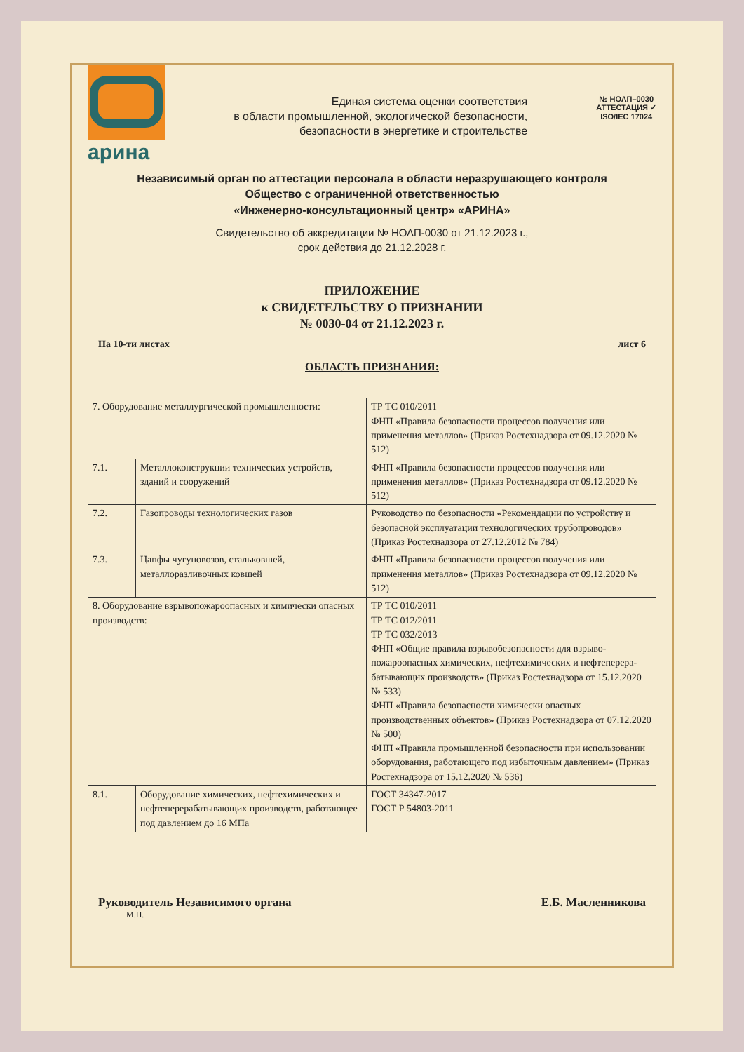арина
Единая система оценки соответствия
в области промышленной, экологической безопасности,
безопасности в энергетике и строительстве
№ НОАП–0030
АТТЕСТАЦИЯ ✓
ISO/IEC 17024
Независимый орган по аттестации персонала в области неразрушающего контроля
Общество с ограниченной ответственностью
«Инженерно-консультационный центр» «АРИНА»
Свидетельство об аккредитации № НОАП-0030 от 21.12.2023 г.,
срок действия до 21.12.2028 г.
ПРИЛОЖЕНИЕ
к СВИДЕТЕЛЬСТВУ О ПРИЗНАНИИ
№ 0030-04 от 21.12.2023 г.
На 10-ти листах лист 6
ОБЛАСТЬ ПРИЗНАНИЯ:
| 7. Оборудование металлургической промышленности: | | ТР ТС 010/2011 ФНП «Правила безопасности процессов получения или применения металлов» (Приказ Ростехнадзора от 09.12.2020 № 512) |
| 7.1. | Металлоконструкции технических устройств, зданий и сооружений | ФНП «Правила безопасности процессов получения или применения металлов» (Приказ Ростехнадзора от 09.12.2020 № 512) |
| 7.2. | Газопроводы технологических газов | Руководство по безопасности «Рекомендации по устройству и безопасной эксплуатации технологических трубопроводов» (Приказ Ростехнадзора от 27.12.2012 № 784) |
| 7.3. | Цапфы чугуновозов, стальковшей, металлоразливочных ковшей | ФНП «Правила безопасности процессов получения или применения металлов» (Приказ Ростехнадзора от 09.12.2020 № 512) |
| 8. Оборудование взрывопожароопасных и химически опасных производств: | | ТР ТС 010/2011 ТР ТС 012/2011 ТР ТС 032/2013 ФНП «Общие правила взрывобезопасности для взрыво-пожароопасных химических, нефтехимических и нефтеперера-батывающих производств» (Приказ Ростехнадзора от 15.12.2020 № 533) ФНП «Правила безопасности химически опасных производственных объектов» (Приказ Ростехнадзора от 07.12.2020 № 500) ФНП «Правила промышленной безопасности при использовании оборудования, работающего под избыточным давлением» (Приказ Ростехнадзора от 15.12.2020 № 536) |
| 8.1. | Оборудование химических, нефтехимических и нефтеперерабатывающих производств, работающее под давлением до 16 МПа | ГОСТ 34347-2017 ГОСТ Р 54803-2011 |
Руководитель Независимого органа Е.Б. Масленникова
М.П.